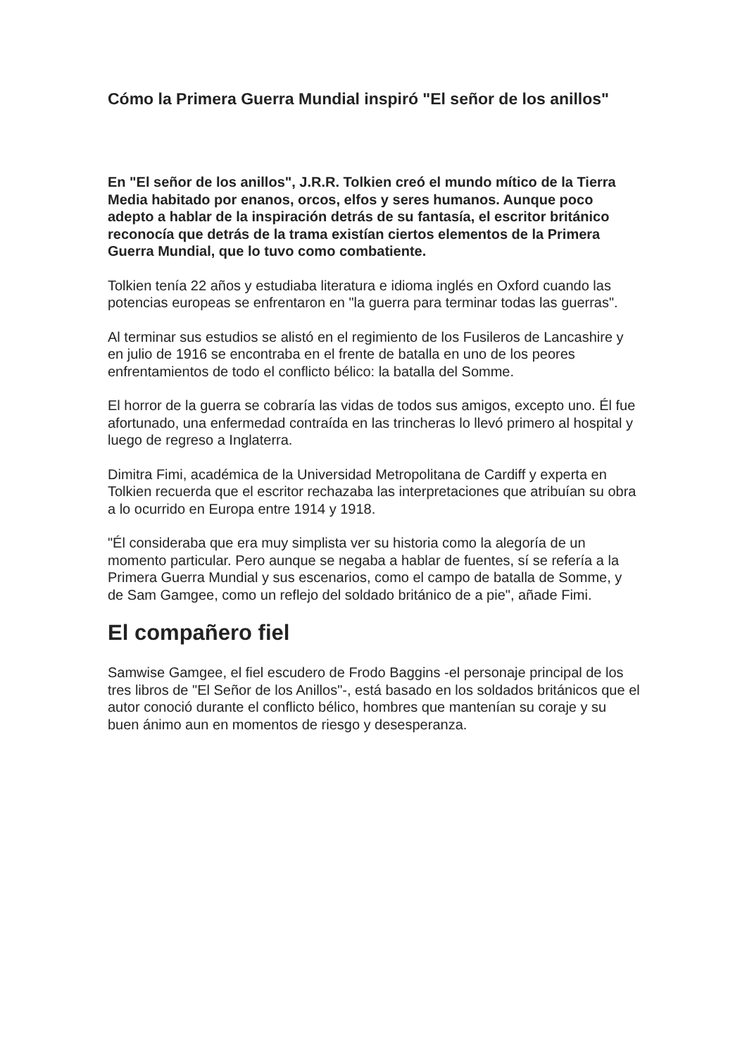Cómo la Primera Guerra Mundial inspiró "El señor de los anillos"
En "El señor de los anillos", J.R.R. Tolkien creó el mundo mítico de la Tierra Media habitado por enanos, orcos, elfos y seres humanos. Aunque poco adepto a hablar de la inspiración detrás de su fantasía, el escritor británico reconocía que detrás de la trama existían ciertos elementos de la Primera Guerra Mundial, que lo tuvo como combatiente.
Tolkien tenía 22 años y estudiaba literatura e idioma inglés en Oxford cuando las potencias europeas se enfrentaron en "la guerra para terminar todas las guerras".
Al terminar sus estudios se alistó en el regimiento de los Fusileros de Lancashire y en julio de 1916 se encontraba en el frente de batalla en uno de los peores enfrentamientos de todo el conflicto bélico: la batalla del Somme.
El horror de la guerra se cobraría las vidas de todos sus amigos, excepto uno. Él fue afortunado, una enfermedad contraída en las trincheras lo llevó primero al hospital y luego de regreso a Inglaterra.
Dimitra Fimi, académica de la Universidad Metropolitana de Cardiff y experta en Tolkien recuerda que el escritor rechazaba las interpretaciones que atribuían su obra a lo ocurrido en Europa entre 1914 y 1918.
"Él consideraba que era muy simplista ver su historia como la alegoría de un momento particular. Pero aunque se negaba a hablar de fuentes, sí se refería a la Primera Guerra Mundial y sus escenarios, como el campo de batalla de Somme, y de Sam Gamgee, como un reflejo del soldado británico de a pie", añade Fimi.
El compañero fiel
Samwise Gamgee, el fiel escudero de Frodo Baggins -el personaje principal de los tres libros de "El Señor de los Anillos"-, está basado en los soldados británicos que el autor conoció durante el conflicto bélico, hombres que mantenían su coraje y su buen ánimo aun en momentos de riesgo y desesperanza.